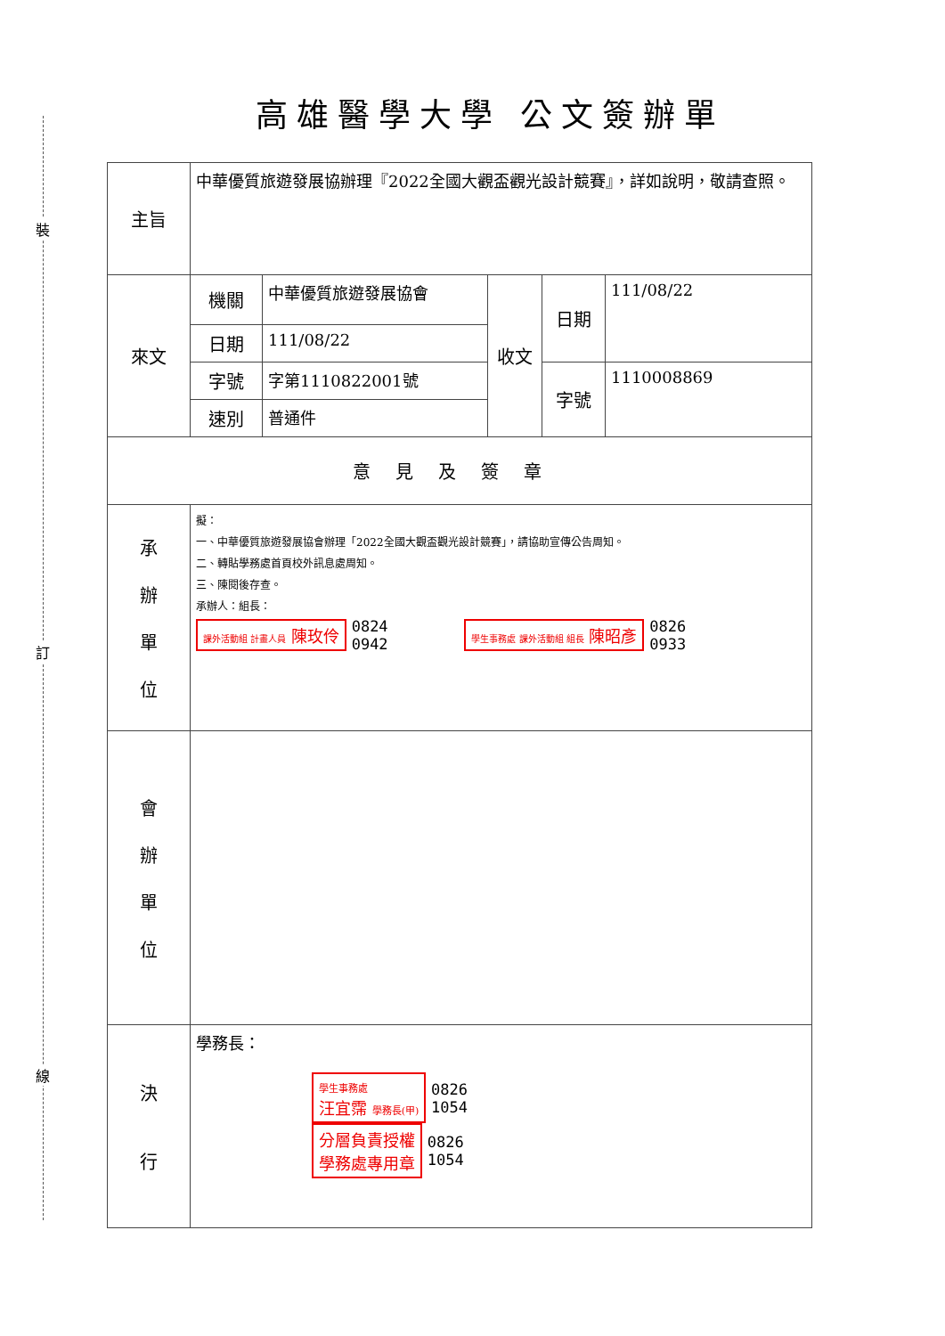裝
訂
線
高雄醫學大學 公文簽辦單
| 主旨 | 中華優質旅遊發展協辦理『2022全國大觀盃觀光設計競賽』，詳如說明，敬請查照。 | | | | |
| 來文 | 機關 | 中華優質旅遊發展協會 | 收文 | 日期 | 111/08/22 |
| | 日期 | 111/08/22 | | | |
| | 字號 | 字第1110822001號 | | 字號 | 1110008869 |
| | 速別 | 普通件 | | | |
| 意見及簽章 | | | | | |
| 承 辦 單 位 | 擬： 一、中華優質旅遊發展協會辦理「2022全國大觀盃觀光設計競賽」，請協助宣傳公告周知。 二、轉貼學務處首頁校外訊息處周知。 三、陳閱後存查。 承辦人：組長： 課外活動組 計畫人員 陳玫伶 0824 0942 學生事務處 課外活動組 組長 陳昭彥 0826 0933 | | | | |
| 會 辦 單 位 | | | | | |
| 決 行 | 學務長： 學生事務處 汪宜霈 學務長(甲) 0826 1054 分層負責授權 學務處專用章 0826 1054 | | | | |